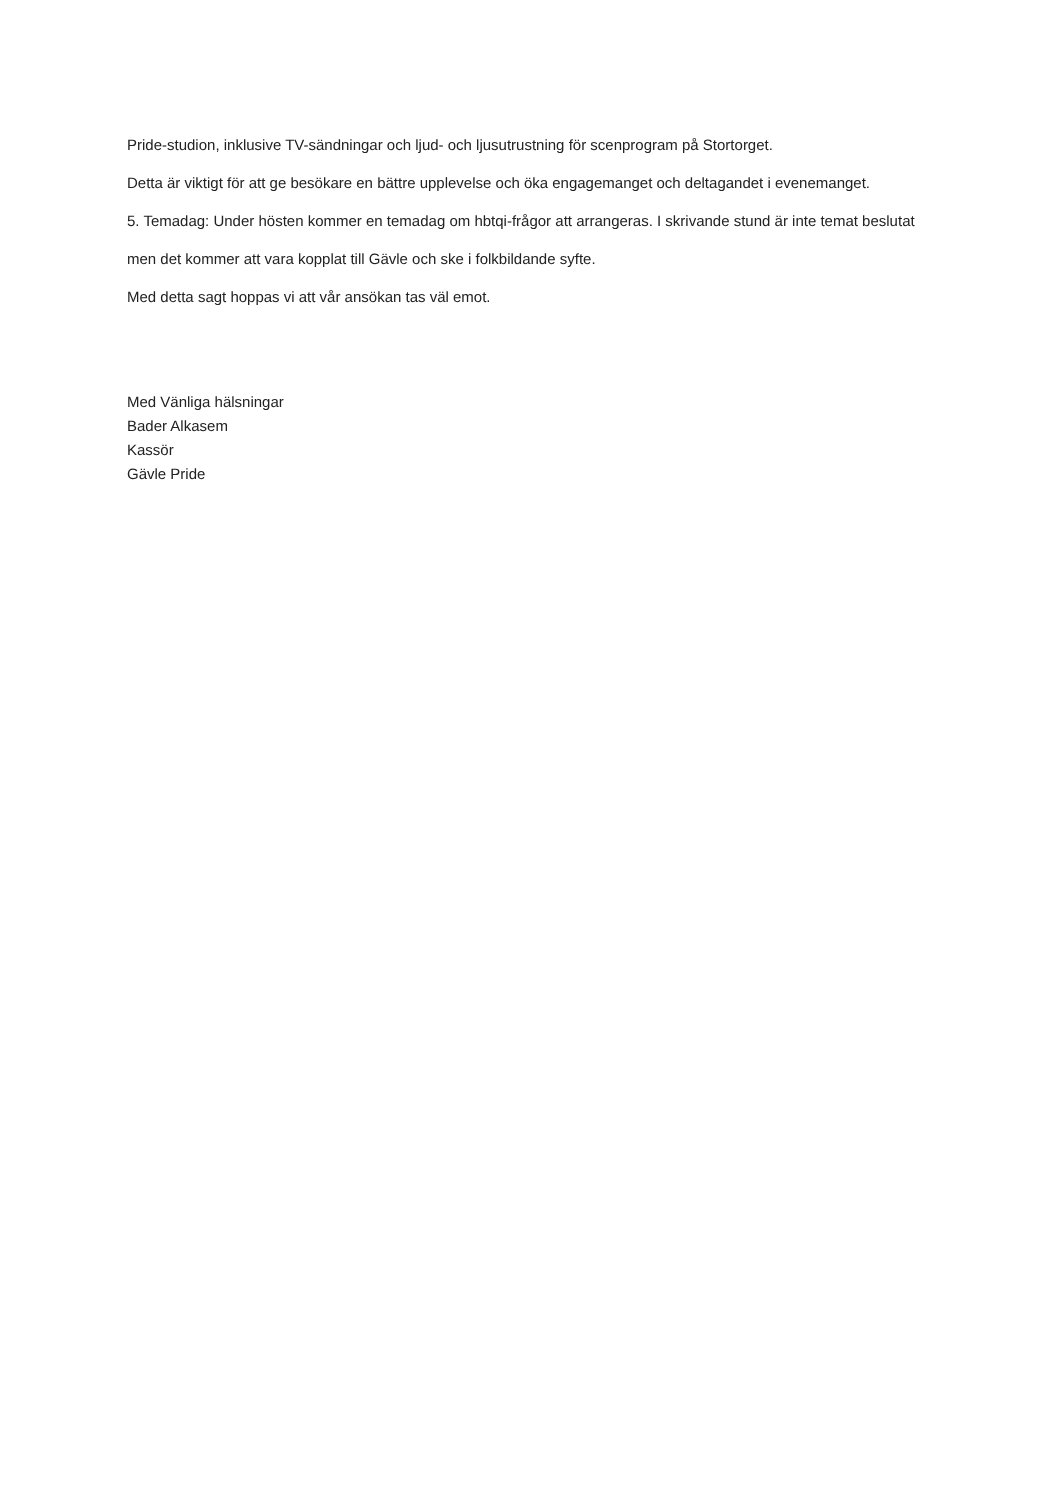Pride-studion, inklusive TV-sändningar och ljud- och ljusutrustning för scenprogram på Stortorget.
Detta är viktigt för att ge besökare en bättre upplevelse och öka engagemanget och deltagandet i evenemanget.
5. Temadag: Under hösten kommer en temadag om hbtqi-frågor att arrangeras. I skrivande stund är inte temat beslutat men det kommer att vara kopplat till Gävle och ske i folkbildande syfte.
Med detta sagt hoppas vi att vår ansökan tas väl emot.
Med Vänliga hälsningar
Bader Alkasem
Kassör
Gävle Pride